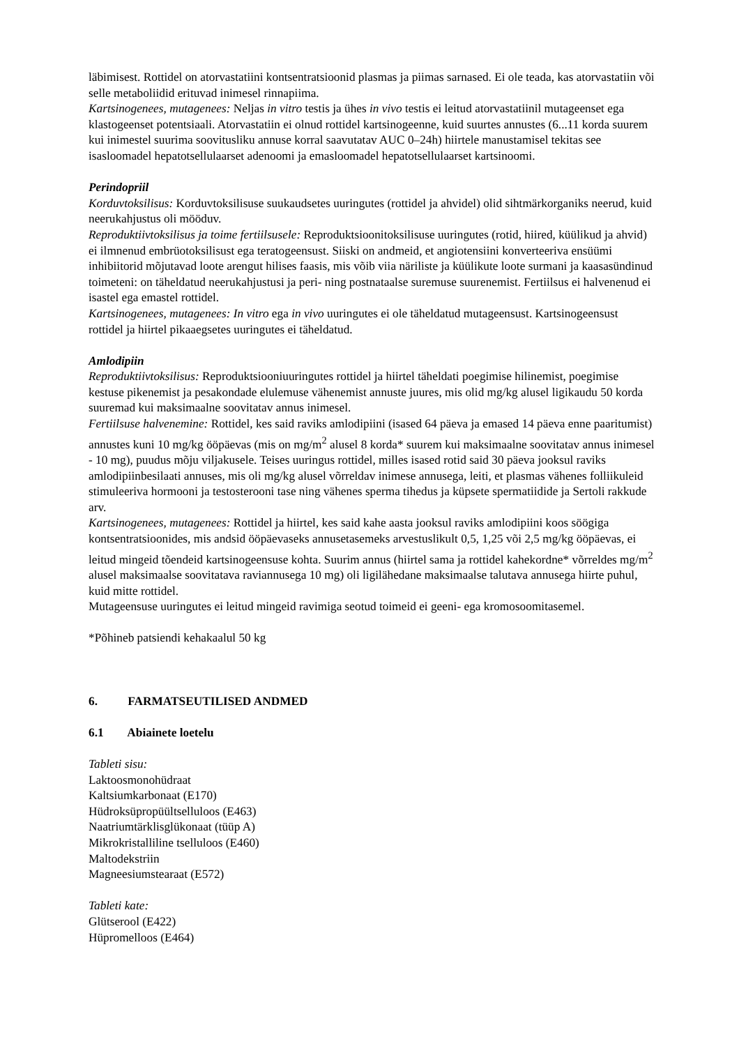läbimisest. Rottidel on atorvastatiini kontsentratsioonid plasmas ja piimas sarnased. Ei ole teada, kas atorvastatiin või selle metaboliidid erituvad inimesel rinnapiima.
Kartsinogenees, mutagenees: Neljas in vitro testis ja ühes in vivo testis ei leitud atorvastatiinil mutageenset ega klastogeenset potentsiaali. Atorvastatiin ei olnud rottidel kartsinogeenne, kuid suurtes annustes (6...11 korda suurem kui inimestel suurima soovitusliku annuse korral saavutatav AUC 0–24h) hiirtele manustamisel tekitas see isasloomadel hepatotsellulaarset adenoomi ja emasloomadel hepatotsellulaarset kartsinoomi.
Perindopriil
Korduvtoksilisus: Korduvtoksilisuse suukaudsetes uuringutes (rottidel ja ahvidel) olid sihtmärkorganiks neerud, kuid neerukahjustus oli mööduv.
Reproduktiivtoksilisus ja toime fertiilsusele: Reproduktsioonitoksilisuse uuringutes (rotid, hiired, küülikud ja ahvid) ei ilmnenud embrüotoksilisust ega teratogeensust. Siiski on andmeid, et angiotensiini konverteeriva ensüümi inhibiitorid mõjutavad loote arengut hilises faasis, mis võib viia näriliste ja küülikute loote surmani ja kaasasündinud toimeteni: on täheldatud neerukahjustusi ja peri- ning postnataalse suremuse suurenemist. Fertiilsus ei halvenenud ei isastel ega emastel rottidel.
Kartsinogenees, mutagenees: In vitro ega in vivo uuringutes ei ole täheldatud mutageensust. Kartsinogeensust rottidel ja hiirtel pikaaegsetes uuringutes ei täheldatud.
Amlodipiin
Reproduktiivtoksilisus: Reproduktsiooniuuringutes rottidel ja hiirtel täheldati poegimise hilinemist, poegimise kestuse pikenemist ja pesakondade elulemuse vähenemist annuste juures, mis olid mg/kg alusel ligikaudu 50 korda suuremad kui maksimaalne soovitatav annus inimesel.
Fertiilsuse halvenemine: Rottidel, kes said raviks amlodipiini (isased 64 päeva ja emased 14 päeva enne paaritumist) annustes kuni 10 mg/kg ööpäevas (mis on mg/m<sup>2</sup> alusel 8 korda* suurem kui maksimaalne soovitatav annus inimesel - 10 mg), puudus mõju viljakusele. Teises uuringus rottidel, milles isased rotid said 30 päeva jooksul raviks amlodipiinbesilaati annuses, mis oli mg/kg alusel võrreldav inimese annusega, leiti, et plasmas vähenes folliikuleid stimuleeriva hormooni ja testosterooni tase ning vähenes sperma tihedus ja küpsete spermatiidide ja Sertoli rakkude arv.
Kartsinogenees, mutagenees: Rottidel ja hiirtel, kes said kahe aasta jooksul raviks amlodipiini koos söögiga kontsentratsioonides, mis andsid ööpäevaseks annusetasemeks arvestuslikult 0,5, 1,25 või 2,5 mg/kg ööpäevas, ei leitud mingeid tõendeid kartsinogeensuse kohta. Suurim annus (hiirtel sama ja rottidel kahekordne* võrreldes mg/m<sup>2</sup> alusel maksimaalse soovitatava raviannusega 10 mg) oli ligilähedane maksimaalse talutava annusega hiirte puhul, kuid mitte rottidel.
Mutageensuse uuringutes ei leitud mingeid ravimiga seotud toimeid ei geeni- ega kromosoomitasemel.
*Põhineb patsiendi kehakaalul 50 kg
6. FARMATSEUTILISED ANDMED
6.1 Abiainete loetelu
Tableti sisu:
Laktoosmonohüdraat
Kaltsiumkarbonaat (E170)
Hüdroksüpropüültselluloos (E463)
Naatriumtärklisglükonaat (tüüp A)
Mikrokristalliline tselluloos (E460)
Maltodekstriin
Magneesiumstearaat (E572)
Tableti kate:
Glütserool (E422)
Hüpromelloos (E464)